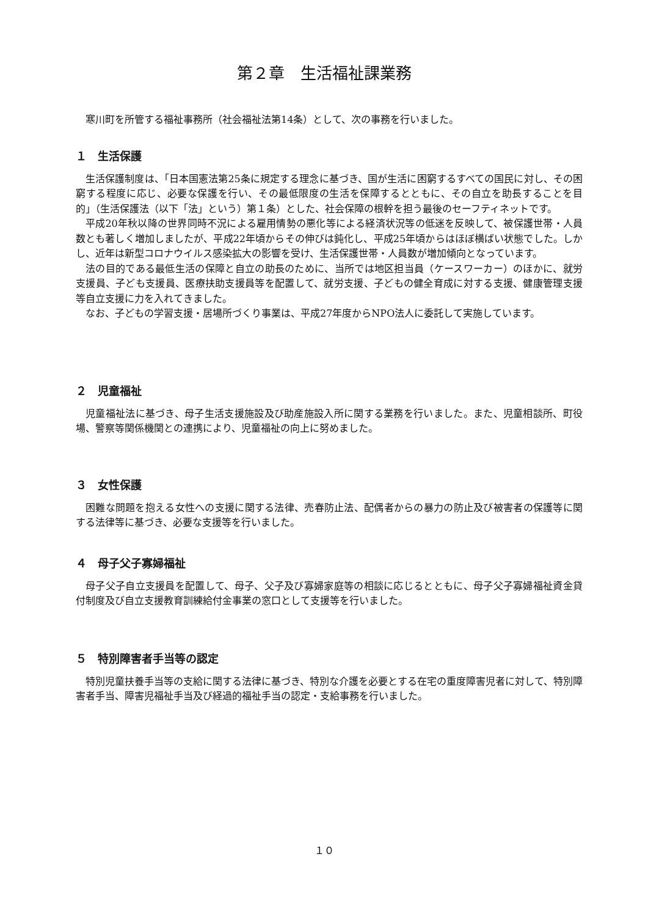第２章　生活福祉課業務
寒川町を所管する福祉事務所（社会福祉法第14条）として、次の事務を行いました。
１　生活保護
生活保護制度は、「日本国憲法第25条に規定する理念に基づき、国が生活に困窮するすべての国民に対し、その困窮する程度に応じ、必要な保護を行い、その最低限度の生活を保障するとともに、その自立を助長することを目的」（生活保護法（以下「法」という）第１条）とした、社会保障の根幹を担う最後のセーフティネットです。
平成20年秋以降の世界同時不況による雇用情勢の悪化等による経済状況等の低迷を反映して、被保護世帯・人員数とも著しく増加しましたが、平成22年頃からその伸びは鈍化し、平成25年頃からはほぼ横ばい状態でした。しかし、近年は新型コロナウイルス感染拡大の影響を受け、生活保護世帯・人員数が増加傾向となっています。
法の目的である最低生活の保障と自立の助長のために、当所では地区担当員（ケースワーカー）のほかに、就労支援員、子ども支援員、医療扶助支援員等を配置して、就労支援、子どもの健全育成に対する支援、健康管理支援等自立支援に力を入れてきました。
なお、子どもの学習支援・居場所づくり事業は、平成27年度からNPO法人に委託して実施しています。
２　児童福祉
児童福祉法に基づき、母子生活支援施設及び助産施設入所に関する業務を行いました。また、児童相談所、町役場、警察等関係機関との連携により、児童福祉の向上に努めました。
３　女性保護
困難な問題を抱える女性への支援に関する法律、売春防止法、配偶者からの暴力の防止及び被害者の保護等に関する法律等に基づき、必要な支援等を行いました。
４　母子父子寡婦福祉
母子父子自立支援員を配置して、母子、父子及び寡婦家庭等の相談に応じるとともに、母子父子寡婦福祉資金貸付制度及び自立支援教育訓練給付金事業の窓口として支援等を行いました。
５　特別障害者手当等の認定
特別児童扶養手当等の支給に関する法律に基づき、特別な介護を必要とする在宅の重度障害児者に対して、特別障害者手当、障害児福祉手当及び経過的福祉手当の認定・支給事務を行いました。
１０